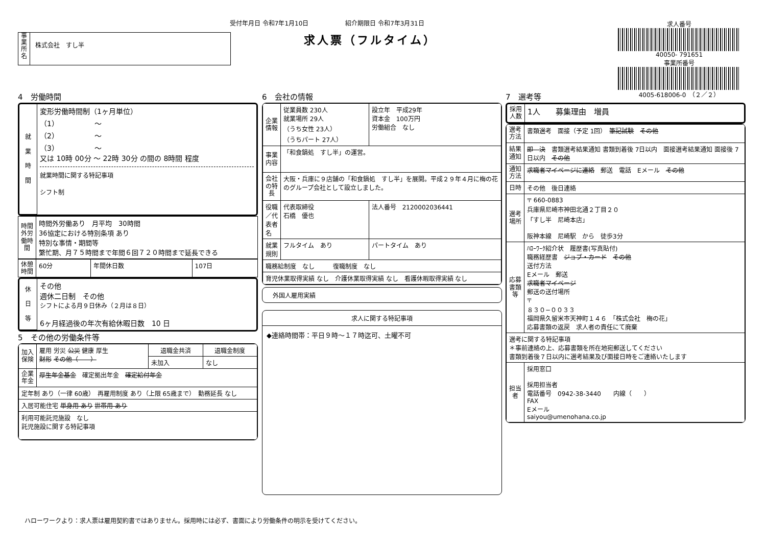受付年月日 令和7年1月10日　　　　　　紹介期限日 令和7年3月31日
事
業
所
名
株式会社　すし半
求人票（フルタイム）
求人番号
40050- 791651
事業所番号
4005-618006-0　（２／２）
4　労働時間
| 就 業 時 間 | 変形労働時間制（1ヶ月単位） （1） 〜 （2） 〜 （3） 〜 又は 10時 00分 〜 22時 30分 の間の 8時間 程度 就業時間に関する特記事項 シフト制 |
| 時間外労働時間 | 時間外労働あり 月平均 30時間 36協定における特別条項 あり 特別な事情・期間等 繁忙期、月７５時間まで年間６回７２０時間まで延長できる |
| 休憩時間 | 60分 | 年間休日数 | 107日 |
| 休 日 等 | その他 週休二日制 その他 シフトによる月９日休み（２月は８日） 6ヶ月経過後の年次有給休暇日数 10 日 |
5　その他の労働条件等
| 加入保険 | 雇用 労災 公災 健康 厚生 財形 その他（ ） | 退職金共済 | 退職金制度 |
| | | 未加入 | なし |
| 企業年金 | 厚生年金基金 確定拠出年金 確定給付年金 | | |
| 定年制 あり（一律 60歳） 再雇用制度 あり（上限 65歳まで） 勤務延長 なし | | | |
| 入居可能住宅 単身用 あり 世帯用 あり | | | |
| 利用可能託児施設 なし 託児施設に関する特記事項 | | | |
6　会社の情報
| 企業情報 | 従業員数 230人 就業場所 29人 （うち女性 23人） （うちパート 27人） | 設立年 平成29年 資本金 100万円 労働組合 なし |
| 事業内容 | 「和食鍋処 すし半」の運営。 | |
| 会社の特長 | 大阪・兵庫に９店舗の「和食鍋処 すし半」を展開。平成２９年４月に梅の花のグループ会社として設立しました。 | |
| 役職／代表者名 | 代表取締役 石橋 優也 | 法人番号 2120002036441 |
| 就業規則 | フルタイム あり | パートタイム あり |
| 職務給制度 なし 復職制度 なし | | |
| 育児休業取得実績 なし 介護休業取得実績 なし 看護休暇取得実績 なし | | |
外国人雇用実績
求人に関する特記事項
◆連絡時間帯：平日９時〜１７時迄可、土曜不可
7　選考等
| 採用人数 | 1人 募集理由 増員 |
| 選考方法 | 書類選考 面接（予定 1回） 筆記試験 その他 |
| 結果通知 | 即 決 書類選考結果通知 書類到着後 7日以内 面接選考結果通知 面接後 7日以内 その他 |
| 通知方法 | 求職者マイページに連絡 郵送 電話 Eメール その他 |
| 日時 | その他 後日連絡 |
| 選考場所 | 〒 660-0883 兵庫県尼崎市神田北通２丁目２０ 「すし半 尼崎本店」 阪神本線 尼崎駅 から 徒歩3分 |
| 応募書類等 | ﾊﾛｰﾜｰｸ紹介状 履歴書(写真貼付) 職務経歴書 ジョブ・カード その他 送付方法 Eメール 郵送 求職者マイページ 郵送の送付場所 〒 ８３０−００３３ 福岡県久留米市天神町１４６ 「株式会社 梅の花」 応募書類の返戻 求人者の責任にて廃棄 |
| 選考に関する特記事項 ＊事前連絡の上、応募書類を所在地宛郵送してください 書類到着後７日以内に選考結果及び面接日時をご連絡いたします | |
| 担当者 | 採用窓口 採用担当者 電話番号 0942-38-3440 内線（ ） FAX Eメール saiyou@umenohana.co.jp |
ハローワークより：求人票は雇用契約書ではありません。採用時には必ず、書面により労働条件の明示を受けてください。